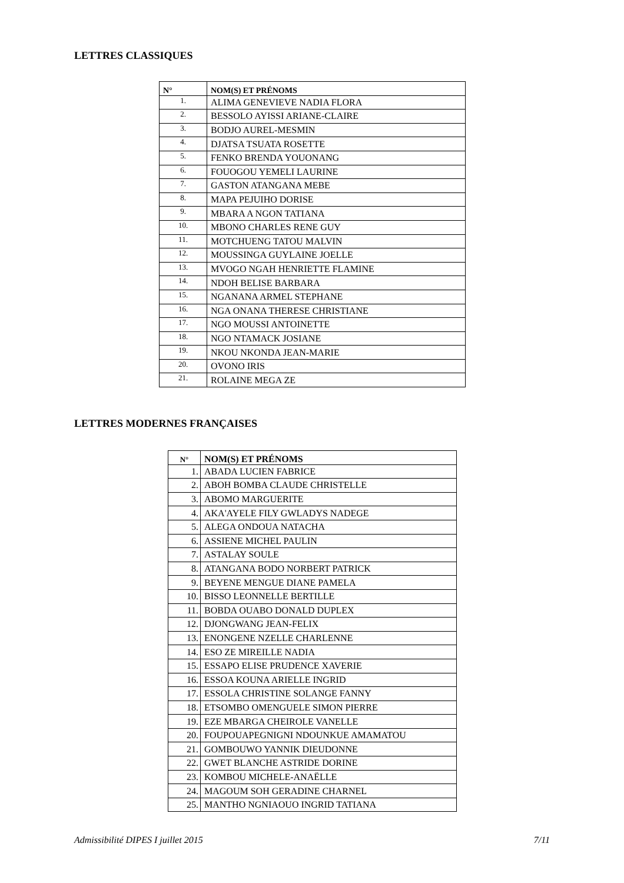LETTRES CLASSIQUES
| N° | NOM(S) ET PRÉNOMS |
| --- | --- |
| 1. | ALIMA GENEVIEVE NADIA FLORA |
| 2. | BESSOLO AYISSI ARIANE-CLAIRE |
| 3. | BODJO AUREL-MESMIN |
| 4. | DJATSA TSUATA ROSETTE |
| 5. | FENKO BRENDA YOUONANG |
| 6. | FOUOGOU YEMELI LAURINE |
| 7. | GASTON ATANGANA MEBE |
| 8. | MAPA PEJUIHO DORISE |
| 9. | MBARA A NGON TATIANA |
| 10. | MBONO CHARLES RENE GUY |
| 11. | MOTCHUENG TATOU MALVIN |
| 12. | MOUSSINGA GUYLAINE JOELLE |
| 13. | MVOGO NGAH HENRIETTE FLAMINE |
| 14. | NDOH BELISE BARBARA |
| 15. | NGANANA ARMEL STEPHANE |
| 16. | NGA ONANA THERESE CHRISTIANE |
| 17. | NGO MOUSSI ANTOINETTE |
| 18. | NGO NTAMACK JOSIANE |
| 19. | NKOU NKONDA JEAN-MARIE |
| 20. | OVONO IRIS |
| 21. | ROLAINE MEGA ZE |
LETTRES MODERNES FRANÇAISES
| N° | NOM(S) ET PRÉNOMS |
| --- | --- |
| 1. | ABADA LUCIEN FABRICE |
| 2. | ABOH BOMBA CLAUDE CHRISTELLE |
| 3. | ABOMO MARGUERITE |
| 4. | AKA'AYELE FILY GWLADYS NADEGE |
| 5. | ALEGA ONDOUA NATACHA |
| 6. | ASSIENE MICHEL PAULIN |
| 7. | ASTALAY SOULE |
| 8. | ATANGANA BODO NORBERT PATRICK |
| 9. | BEYENE MENGUE DIANE PAMELA |
| 10. | BISSO LEONNELLE BERTILLE |
| 11. | BOBDA OUABO DONALD DUPLEX |
| 12. | DJONGWANG JEAN-FELIX |
| 13. | ENONGENE NZELLE CHARLENNE |
| 14. | ESO ZE MIREILLE NADIA |
| 15. | ESSAPO ELISE PRUDENCE XAVERIE |
| 16. | ESSOA KOUNA ARIELLE INGRID |
| 17. | ESSOLA CHRISTINE SOLANGE FANNY |
| 18. | ETSOMBO OMENGUELE SIMON PIERRE |
| 19. | EZE MBARGA CHEIROLE VANELLE |
| 20. | FOUPOUAPEGNIGNI NDOUNKUE AMAMATOU |
| 21. | GOMBOUWO YANNIK DIEUDONNE |
| 22. | GWET BLANCHE ASTRIDE DORINE |
| 23. | KOMBOU MICHELE-ANAËLLE |
| 24. | MAGOUM SOH GERADINE CHARNEL |
| 25. | MANTHO NGNIAOUO INGRID TATIANA |
Admissibilité DIPES I juillet 2015 7/11